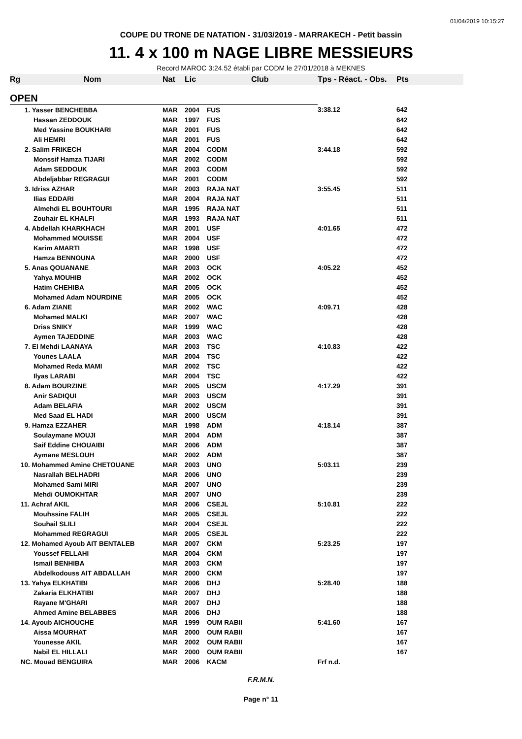01/04/2019 10:15:27
COUPE DU TRONE DE NATATION - 31/03/2019 - MARRAKECH - Petit bassin
11. 4 x 100 m NAGE LIBRE MESSIEURS
Record MAROC 3:24.52 établi par CODM le 27/01/2018 à MEKNES
| Rg | Nom | Nat | Lic | Club | Tps - Réact. - Obs. | Pts |
| --- | --- | --- | --- | --- | --- | --- |
| OPEN | | | | | | |
| 1. Yasser BENCHEBBA | | MAR | 2004 | FUS | 3:38.12 | 642 |
| Hassan ZEDDOUK | | MAR | 1997 | FUS | | 642 |
| Med Yassine BOUKHARI | | MAR | 2001 | FUS | | 642 |
| Ali HEMRI | | MAR | 2001 | FUS | | 642 |
| 2. Salim FRIKECH | | MAR | 2004 | CODM | 3:44.18 | 592 |
| Monssif Hamza TIJARI | | MAR | 2002 | CODM | | 592 |
| Adam SEDDOUK | | MAR | 2003 | CODM | | 592 |
| Abdeljabbar REGRAGUI | | MAR | 2001 | CODM | | 592 |
| 3. Idriss AZHAR | | MAR | 2003 | RAJA NAT | 3:55.45 | 511 |
| Ilias EDDARI | | MAR | 2004 | RAJA NAT | | 511 |
| Almehdi EL BOUHTOURI | | MAR | 1995 | RAJA NAT | | 511 |
| Zouhair EL KHALFI | | MAR | 1993 | RAJA NAT | | 511 |
| 4. Abdellah KHARKHACH | | MAR | 2001 | USF | 4:01.65 | 472 |
| Mohammed MOUISSE | | MAR | 2004 | USF | | 472 |
| Karim AMARTI | | MAR | 1998 | USF | | 472 |
| Hamza BENNOUNA | | MAR | 2000 | USF | | 472 |
| 5. Anas QOUANANE | | MAR | 2003 | OCK | 4:05.22 | 452 |
| Yahya MOUHIB | | MAR | 2002 | OCK | | 452 |
| Hatim CHEHIBA | | MAR | 2005 | OCK | | 452 |
| Mohamed Adam NOURDINE | | MAR | 2005 | OCK | | 452 |
| 6. Adam ZIANE | | MAR | 2002 | WAC | 4:09.71 | 428 |
| Mohamed MALKI | | MAR | 2007 | WAC | | 428 |
| Driss SNIKY | | MAR | 1999 | WAC | | 428 |
| Aymen TAJEDDINE | | MAR | 2003 | WAC | | 428 |
| 7. El Mehdi LAANAYA | | MAR | 2003 | TSC | 4:10.83 | 422 |
| Younes LAALA | | MAR | 2004 | TSC | | 422 |
| Mohamed Reda MAMI | | MAR | 2002 | TSC | | 422 |
| Ilyas LARABI | | MAR | 2004 | TSC | | 422 |
| 8. Adam BOURZINE | | MAR | 2005 | USCM | 4:17.29 | 391 |
| Anir SADIQUI | | MAR | 2003 | USCM | | 391 |
| Adam BELAFIA | | MAR | 2002 | USCM | | 391 |
| Med Saad EL HADI | | MAR | 2000 | USCM | | 391 |
| 9. Hamza EZZAHER | | MAR | 1998 | ADM | 4:18.14 | 387 |
| Soulaymane MOUJI | | MAR | 2004 | ADM | | 387 |
| Saif Eddine CHOUAIBI | | MAR | 2006 | ADM | | 387 |
| Aymane MESLOUH | | MAR | 2002 | ADM | | 387 |
| 10. Mohammed Amine CHETOUANE | | MAR | 2003 | UNO | 5:03.11 | 239 |
| Nasrallah BELHADRI | | MAR | 2006 | UNO | | 239 |
| Mohamed Sami MIRI | | MAR | 2007 | UNO | | 239 |
| Mehdi OUMOKHTAR | | MAR | 2007 | UNO | | 239 |
| 11. Achraf AKIL | | MAR | 2006 | CSEJL | 5:10.81 | 222 |
| Mouhssine FALIH | | MAR | 2005 | CSEJL | | 222 |
| Souhail SLILI | | MAR | 2004 | CSEJL | | 222 |
| Mohammed REGRAGUI | | MAR | 2005 | CSEJL | | 222 |
| 12. Mohamed Ayoub AIT BENTALEB | | MAR | 2007 | CKM | 5:23.25 | 197 |
| Youssef FELLAHI | | MAR | 2004 | CKM | | 197 |
| Ismail BENHIBA | | MAR | 2003 | CKM | | 197 |
| Abdelkodouss AIT ABDALLAH | | MAR | 2000 | CKM | | 197 |
| 13. Yahya ELKHATIBI | | MAR | 2006 | DHJ | 5:28.40 | 188 |
| Zakaria ELKHATIBI | | MAR | 2007 | DHJ | | 188 |
| Rayane M'GHARI | | MAR | 2007 | DHJ | | 188 |
| Ahmed Amine BELABBES | | MAR | 2006 | DHJ | | 188 |
| 14. Ayoub AICHOUCHE | | MAR | 1999 | OUM RABII | 5:41.60 | 167 |
| Aissa MOURHAT | | MAR | 2000 | OUM RABII | | 167 |
| Younesse AKIL | | MAR | 2002 | OUM RABII | | 167 |
| Nabil EL HILLALI | | MAR | 2000 | OUM RABII | | 167 |
| NC. Mouad BENGUIRA | | MAR | 2006 | KACM | Frf n.d. | |
F.R.M.N.
Page n° 11